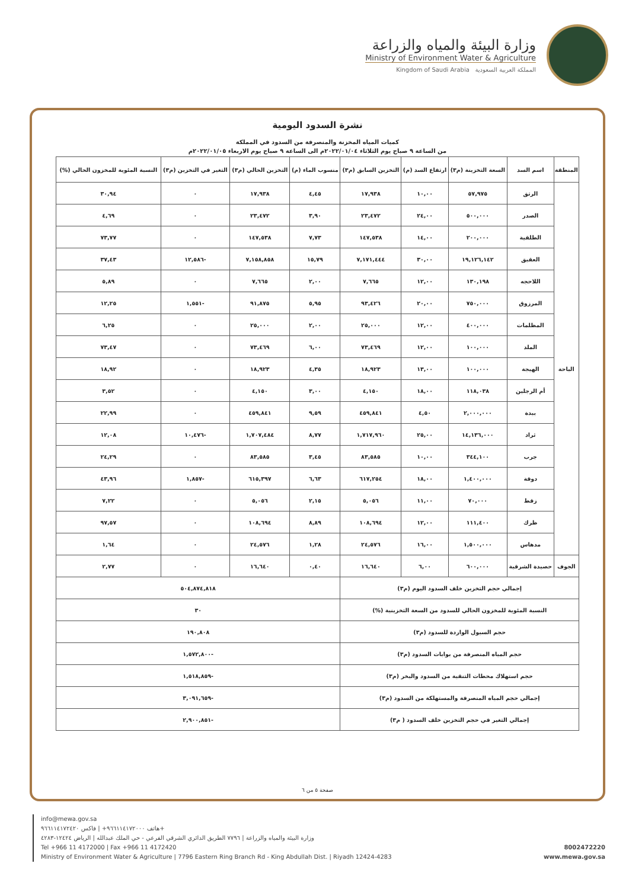وزارة البيئة والمياه والزراعة
Ministry of Environment Water & Agriculture
Kingdom of Saudi Arabia المملكة العربية السعودية
نشرة السدود اليومية
كميات المياه المخزنة والمنصرفة من السدود في المملكة
من الساعة ٩ صباح يوم الثلاثاء ٢٠٢٢/٠١/٠٤م الى الساعة ٩ صباح يوم الاربعاء ٢٠٢٢/٠١/٠٥م
| المنطقة | اسم السد | السعة التخزينة (م٣) | ارتفاع السد (م) | التخزين السابق (م٣) | منسوب الماء (م) | التخزين الحالي (م٣) | التغير في التخزين (م٣) | النسبة المئوية للمخزون الحالي (%) |
| --- | --- | --- | --- | --- | --- | --- | --- | --- |
| الباحة | الرتق | ٥٧,٩٧٥ | ١٠,٠٠ | ١٧,٩٣٨ | ٤,٤٥ | ١٧,٩٣٨ | ٠ | ٣٠,٩٤ |
| | الصدر | ٥٠٠,٠٠٠ | ٢٤,٠٠ | ٢٣,٤٧٢ | ٣,٩٠ | ٢٣,٤٧٢ | ٠ | ٤,٦٩ |
| | الطلقية | ٢٠٠,٠٠٠ | ١٤,٠٠ | ١٤٧,٥٣٨ | ٧,٧٣ | ١٤٧,٥٣٨ | ٠ | ٧٣,٧٧ |
| | العقيق | ١٩,١٢٦,١٤٢ | ٣٠,٠٠ | ٧,١٧١,٤٤٤ | ١٥,٧٩ | ٧,١٥٨,٨٥٨ | -١٢,٥٨٦ | ٣٧,٤٣ |
| | اللاحجه | ١٣٠,١٩٨ | ١٢,٠٠ | ٧,٦٦٥ | ٢,٠٠ | ٧,٦٦٥ | ٠ | ٥,٨٩ |
| | المرزوق | ٧٥٠,٠٠٠ | ٢٠,٠٠ | ٩٣,٤٢٦ | ٥,٩٥ | ٩١,٨٧٥ | -١,٥٥١ | ١٢,٢٥ |
| | المظلمات | ٤٠٠,٠٠٠ | ١٢,٠٠ | ٢٥,٠٠٠ | ٢,٠٠ | ٢٥,٠٠٠ | ٠ | ٦,٢٥ |
| | الملد | ١٠٠,٠٠٠ | ١٢,٠٠ | ٧٣,٤٦٩ | ٦,٠٠ | ٧٣,٤٦٩ | ٠ | ٧٣,٤٧ |
| | الهيجة | ١٠٠,٠٠٠ | ١٣,٠٠ | ١٨,٩٢٣ | ٤,٣٥ | ١٨,٩٢٣ | ٠ | ١٨,٩٢ |
| | أم الرجلين | ١١٨,٠٣٨ | ١٨,٠٠ | ٤,١٥٠ | ٣,٠٠ | ٤,١٥٠ | ٠ | ٣,٥٢ |
| | بيدة | ٢,٠٠٠,٠٠٠ | ٤,٥٠ | ٤٥٩,٨٤١ | ٩,٥٩ | ٤٥٩,٨٤١ | ٠ | ٢٢,٩٩ |
| | ثراد | ١٤,١٣٦,٠٠٠ | ٢٥,٠٠ | ١,٧١٧,٩٦٠ | ٨,٧٧ | ١,٧٠٧,٤٨٤ | -١٠,٤٧٦ | ١٢,٠٨ |
| | جرب | ٣٤٤,١٠٠ | ١٠,٠٠ | ٨٣,٥٨٥ | ٣,٤٥ | ٨٣,٥٨٥ | ٠ | ٢٤,٢٩ |
| | دوقة | ١,٤٠٠,٠٠٠ | ١٨,٠٠ | ٦١٧,٢٥٤ | ٦,٦٣ | ٦١٥,٣٩٧ | -١,٨٥٧ | ٤٣,٩٦ |
| | زقط | ٧٠,٠٠٠ | ١١,٠٠ | ٥,٠٥٦ | ٢,١٥ | ٥,٠٥٦ | ٠ | ٧,٢٢ |
| | ظرك | ١١١,٤٠٠ | ١٢,٠٠ | ١٠٨,٦٩٤ | ٨,٨٩ | ١٠٨,٦٩٤ | ٠ | ٩٧,٥٧ |
| | مدهاس | ١,٥٠٠,٠٠٠ | ١٦,٠٠ | ٢٤,٥٧٦ | ١,٢٨ | ٢٤,٥٧٦ | ٠ | ١,٦٤ |
| الجوف | حصيدة الشرقية | ٦٠٠,٠٠٠ | ٦,٠٠ | ١٦,٦٤٠ | ٠,٤٠ | ١٦,٦٤٠ | ٠ | ٢,٧٧ |
| إجمالي حجم التخزين خلف السدود اليوم (م٣) | | | | | ٥٠٤,٨٧٤,٨١٨ | | | |
| النسبة المئوية للمخزون الحالي للسدود من السعة التخزينية (%) | | | | | ٣٠ | | | |
| حجم السيول الواردة للسدود (م٣) | | | | | ١٩٠,٨٠٨ | | | |
| حجم المياه المنصرفة من بوابات السدود (م٣) | | | | | -١,٥٧٢,٨٠٠ | | | |
| حجم استهلاك محطات التنقية من السدود والبخر (م٣) | | | | | -١,٥١٨,٨٥٩ | | | |
| إجمالي حجم المياه المنصرفة والمستهلكة من السدود (م٣) | | | | | -٣,٠٩١,٦٥٩ | | | |
| إجمالي التغير في حجم التخزين خلف السدود ( م٣) | | | | | -٢,٩٠٠,٨٥١ | | | |
صفحة ٥ من ٦
info@mewa.gov.sa
هاتف ٩٦٦١١٤١٧٢٠٠٠+ | فاكس ٩٦٦١١٤١٧٢٤٢٠+
وزارة البيئة والمياه والزراعة | ٧٧٩٦ الطريق الدائري الشرقي الفرعي - حي الملك عبدالله | الرياض ١٢٤٢٤-٤٢٨٣
Tel +966 11 4172000 | Fax +966 11 4172420
Ministry of Environment Water & Agriculture | 7796 Eastern Ring Branch Rd - King Abdullah Dist. | Riyadh 12424-4283
8002472220
www.mewa.gov.sa